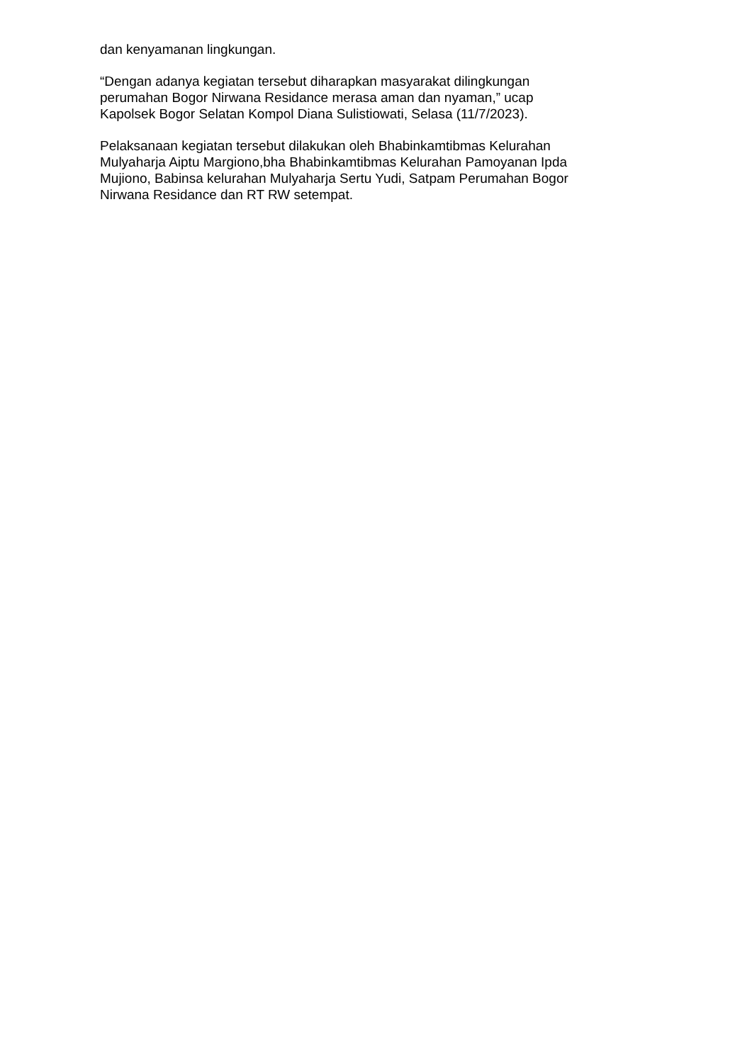dan kenyamanan lingkungan.
“Dengan adanya kegiatan tersebut diharapkan masyarakat dilingkungan
perumahan Bogor Nirwana Residance merasa aman dan nyaman,” ucap
Kapolsek Bogor Selatan Kompol Diana Sulistiowati, Selasa (11/7/2023).
Pelaksanaan kegiatan tersebut dilakukan oleh Bhabinkamtibmas Kelurahan
Mulyaharja Aiptu Margiono,bha Bhabinkamtibmas Kelurahan Pamoyanan Ipda
Mujiono, Babinsa kelurahan Mulyaharja Sertu Yudi, Satpam Perumahan Bogor
Nirwana Residance dan RT RW setempat.